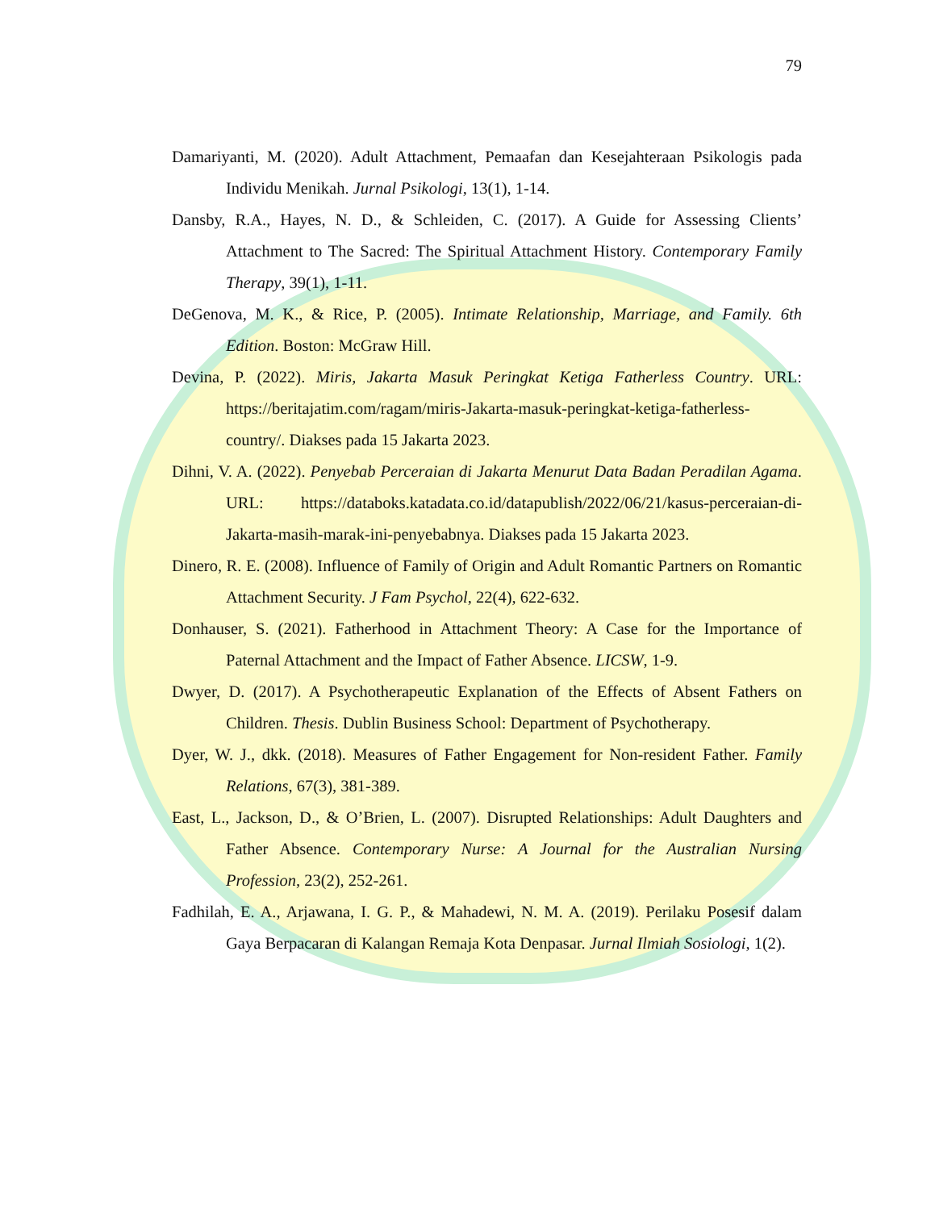79
Damariyanti, M. (2020). Adult Attachment, Pemaafan dan Kesejahteraan Psikologis pada Individu Menikah. Jurnal Psikologi, 13(1), 1-14.
Dansby, R.A., Hayes, N. D., & Schleiden, C. (2017). A Guide for Assessing Clients’ Attachment to The Sacred: The Spiritual Attachment History. Contemporary Family Therapy, 39(1), 1-11.
DeGenova, M. K., & Rice, P. (2005). Intimate Relationship, Marriage, and Family. 6th Edition. Boston: McGraw Hill.
Devina, P. (2022). Miris, Jakarta Masuk Peringkat Ketiga Fatherless Country. URL: https://beritajatim.com/ragam/miris-Jakarta-masuk-peringkat-ketiga-fatherless-country/. Diakses pada 15 Jakarta 2023.
Dihni, V. A. (2022). Penyebab Perceraian di Jakarta Menurut Data Badan Peradilan Agama. URL: https://databoks.katadata.co.id/datapublish/2022/06/21/kasus-perceraian-di-Jakarta-masih-marak-ini-penyebabnya. Diakses pada 15 Jakarta 2023.
Dinero, R. E. (2008). Influence of Family of Origin and Adult Romantic Partners on Romantic Attachment Security. J Fam Psychol, 22(4), 622-632.
Donhauser, S. (2021). Fatherhood in Attachment Theory: A Case for the Importance of Paternal Attachment and the Impact of Father Absence. LICSW, 1-9.
Dwyer, D. (2017). A Psychotherapeutic Explanation of the Effects of Absent Fathers on Children. Thesis. Dublin Business School: Department of Psychotherapy.
Dyer, W. J., dkk. (2018). Measures of Father Engagement for Non-resident Father. Family Relations, 67(3), 381-389.
East, L., Jackson, D., & O’Brien, L. (2007). Disrupted Relationships: Adult Daughters and Father Absence. Contemporary Nurse: A Journal for the Australian Nursing Profession, 23(2), 252-261.
Fadhilah, E. A., Arjawana, I. G. P., & Mahadewi, N. M. A. (2019). Perilaku Posesif dalam Gaya Berpacaran di Kalangan Remaja Kota Denpasar. Jurnal Ilmiah Sosiologi, 1(2).